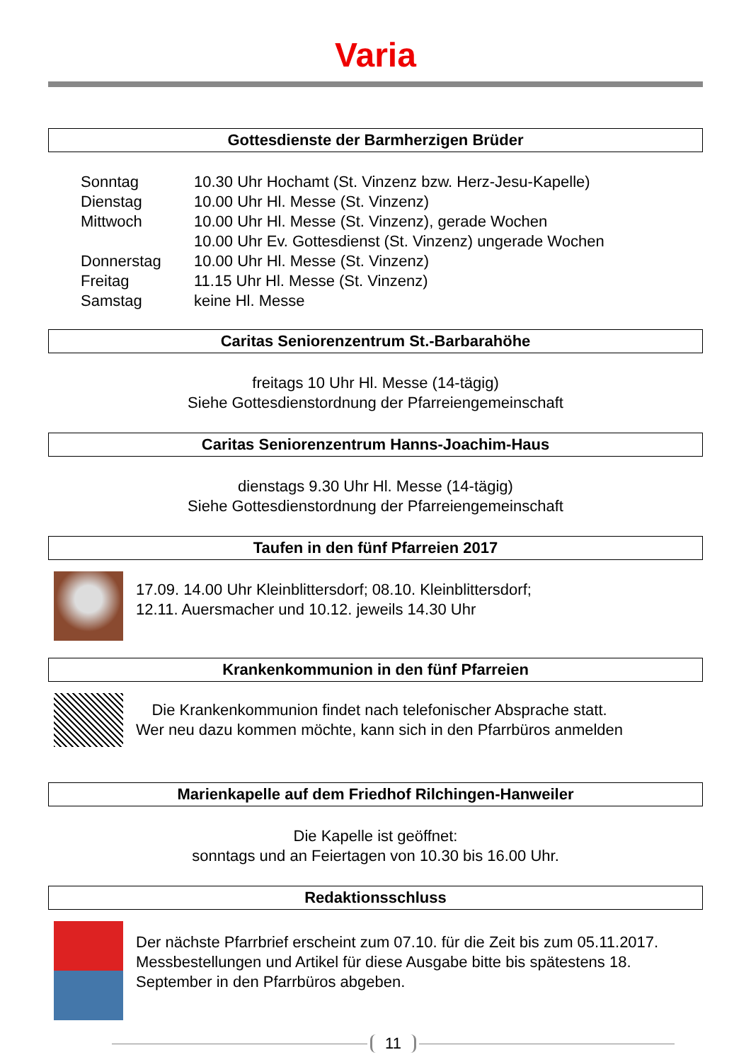Varia
Gottesdienste der Barmherzigen Brüder
| Sonntag | 10.30 Uhr Hochamt (St. Vinzenz bzw. Herz-Jesu-Kapelle) |
| Dienstag | 10.00 Uhr Hl. Messe (St. Vinzenz) |
| Mittwoch | 10.00 Uhr Hl. Messe (St. Vinzenz), gerade Wochen |
| | 10.00 Uhr Ev. Gottesdienst (St. Vinzenz) ungerade Wochen |
| Donnerstag | 10.00 Uhr Hl. Messe (St. Vinzenz) |
| Freitag | 11.15 Uhr Hl. Messe (St. Vinzenz) |
| Samstag | keine Hl. Messe |
Caritas Seniorenzentrum St.-Barbarahöhe
freitags 10 Uhr Hl. Messe (14-tägig)
Siehe Gottesdienstordnung der Pfarreiengemeinschaft
Caritas Seniorenzentrum Hanns-Joachim-Haus
dienstags 9.30 Uhr Hl. Messe (14-tägig)
Siehe Gottesdienstordnung der Pfarreiengemeinschaft
Taufen in den fünf Pfarreien 2017
17.09. 14.00 Uhr Kleinblittersdorf; 08.10. Kleinblittersdorf;
12.11. Auersmacher und 10.12. jeweils 14.30 Uhr
Krankenkommunion in den fünf Pfarreien
Die Krankenkommunion findet nach telefonischer Absprache statt.
Wer neu dazu kommen möchte, kann sich in den Pfarrbüros anmelden
Marienkapelle auf dem Friedhof Rilchingen-Hanweiler
Die Kapelle ist geöffnet:
sonntags und an Feiertagen von 10.30 bis 16.00 Uhr.
Redaktionsschluss
Der nächste Pfarrbrief erscheint zum 07.10. für die Zeit bis zum 05.11.2017.
Messbestellungen und Artikel für diese Ausgabe bitte bis spätestens 18. September in den Pfarrbüros abgeben.
11